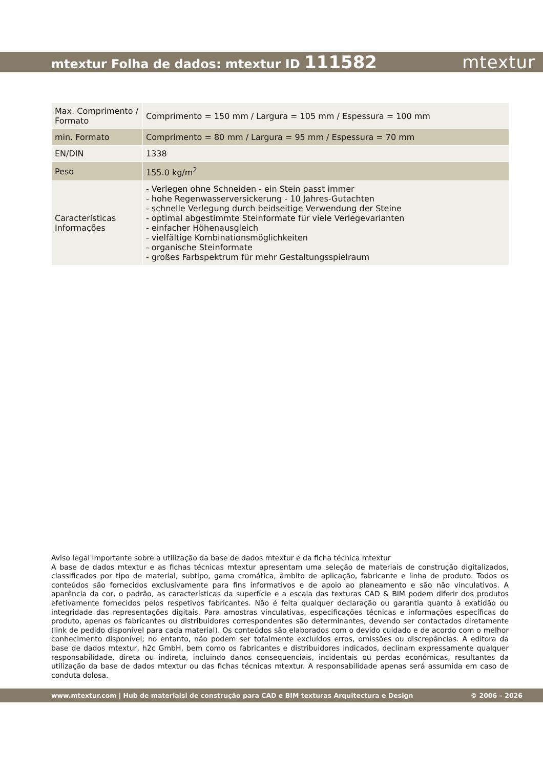mtextur Folha de dados: mtextur ID 111582 mtextur
| Max. Comprimento / Formato | Comprimento = 150 mm / Largura = 105 mm / Espessura = 100 mm |
| min. Formato | Comprimento = 80 mm / Largura = 95 mm / Espessura = 70 mm |
| EN/DIN | 1338 |
| Peso | 155.0 kg/m<sup>2</sup> |
| Características Informações | - Verlegen ohne Schneiden - ein Stein passt immer - hohe Regenwasserversickerung - 10 Jahres-Gutachten - schnelle Verlegung durch beidseitige Verwendung der Steine - optimal abgestimmte Steinformate für viele Verlegevarianten - einfacher Höhenausgleich - vielfältige Kombinationsmöglichkeiten - organische Steinformate - großes Farbspektrum für mehr Gestaltungsspielraum |
Aviso legal importante sobre a utilização da base de dados mtextur e da ficha técnica mtextur
A base de dados mtextur e as fichas técnicas mtextur apresentam uma seleção de materiais de construção digitalizados, classificados por tipo de material, subtipo, gama cromática, âmbito de aplicação, fabricante e linha de produto. Todos os conteúdos são fornecidos exclusivamente para fins informativos e de apoio ao planeamento e são não vinculativos. A aparência da cor, o padrão, as características da superfície e a escala das texturas CAD & BIM podem diferir dos produtos efetivamente fornecidos pelos respetivos fabricantes. Não é feita qualquer declaração ou garantia quanto à exatidão ou integridade das representações digitais. Para amostras vinculativas, especificações técnicas e informações específicas do produto, apenas os fabricantes ou distribuidores correspondentes são determinantes, devendo ser contactados diretamente (link de pedido disponível para cada material). Os conteúdos são elaborados com o devido cuidado e de acordo com o melhor conhecimento disponível; no entanto, não podem ser totalmente excluídos erros, omissões ou discrepâncias. A editora da base de dados mtextur, h2c GmbH, bem como os fabricantes e distribuidores indicados, declinam expressamente qualquer responsabilidade, direta ou indireta, incluindo danos consequenciais, incidentais ou perdas económicas, resultantes da utilização da base de dados mtextur ou das fichas técnicas mtextur. A responsabilidade apenas será assumida em caso de conduta dolosa.
www.mtextur.com | Hub de materiaisi de construção para CAD e BIM texturas Arquitectura e Design © 2006 – 2026